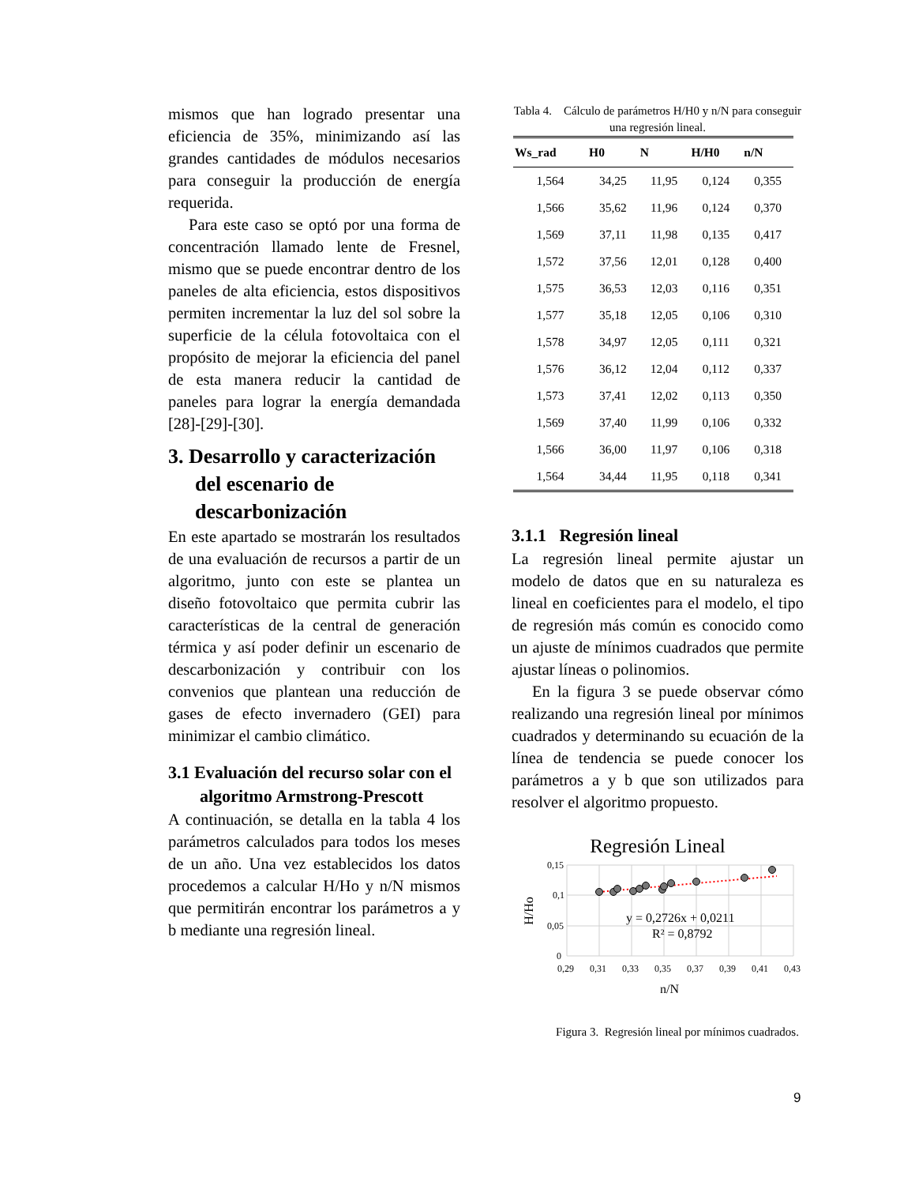mismos que han logrado presentar una eficiencia de 35%, minimizando así las grandes cantidades de módulos necesarios para conseguir la producción de energía requerida.
Para este caso se optó por una forma de concentración llamado lente de Fresnel, mismo que se puede encontrar dentro de los paneles de alta eficiencia, estos dispositivos permiten incrementar la luz del sol sobre la superficie de la célula fotovoltaica con el propósito de mejorar la eficiencia del panel de esta manera reducir la cantidad de paneles para lograr la energía demandada [28]-[29]-[30].
3. Desarrollo y caracterización del escenario de descarbonización
En este apartado se mostrarán los resultados de una evaluación de recursos a partir de un algoritmo, junto con este se plantea un diseño fotovoltaico que permita cubrir las características de la central de generación térmica y así poder definir un escenario de descarbonización y contribuir con los convenios que plantean una reducción de gases de efecto invernadero (GEI) para minimizar el cambio climático.
3.1 Evaluación del recurso solar con el algoritmo Armstrong-Prescott
A continuación, se detalla en la tabla 4 los parámetros calculados para todos los meses de un año. Una vez establecidos los datos procedemos a calcular H/Ho y n/N mismos que permitirán encontrar los parámetros a y b mediante una regresión lineal.
Tabla 4. Cálculo de parámetros H/H0 y n/N para conseguir una regresión lineal.
| Ws_rad | H0 | N | H/H0 | n/N |
| --- | --- | --- | --- | --- |
| 1,564 | 34,25 | 11,95 | 0,124 | 0,355 |
| 1,566 | 35,62 | 11,96 | 0,124 | 0,370 |
| 1,569 | 37,11 | 11,98 | 0,135 | 0,417 |
| 1,572 | 37,56 | 12,01 | 0,128 | 0,400 |
| 1,575 | 36,53 | 12,03 | 0,116 | 0,351 |
| 1,577 | 35,18 | 12,05 | 0,106 | 0,310 |
| 1,578 | 34,97 | 12,05 | 0,111 | 0,321 |
| 1,576 | 36,12 | 12,04 | 0,112 | 0,337 |
| 1,573 | 37,41 | 12,02 | 0,113 | 0,350 |
| 1,569 | 37,40 | 11,99 | 0,106 | 0,332 |
| 1,566 | 36,00 | 11,97 | 0,106 | 0,318 |
| 1,564 | 34,44 | 11,95 | 0,118 | 0,341 |
3.1.1 Regresión lineal
La regresión lineal permite ajustar un modelo de datos que en su naturaleza es lineal en coeficientes para el modelo, el tipo de regresión más común es conocido como un ajuste de mínimos cuadrados que permite ajustar líneas o polinomios.
En la figura 3 se puede observar cómo realizando una regresión lineal por mínimos cuadrados y determinando su ecuación de la línea de tendencia se puede conocer los parámetros a y b que son utilizados para resolver el algoritmo propuesto.
Regresión Lineal
0,15
0,1
0,05
0
0,29
0,31
0,33
0,35
0,37
0,39
0,41
0,43
y = 0,2726x + 0,0211
R² = 0,8792
n/N
H/Ho
Figura 3. Regresión lineal por mínimos cuadrados.
9